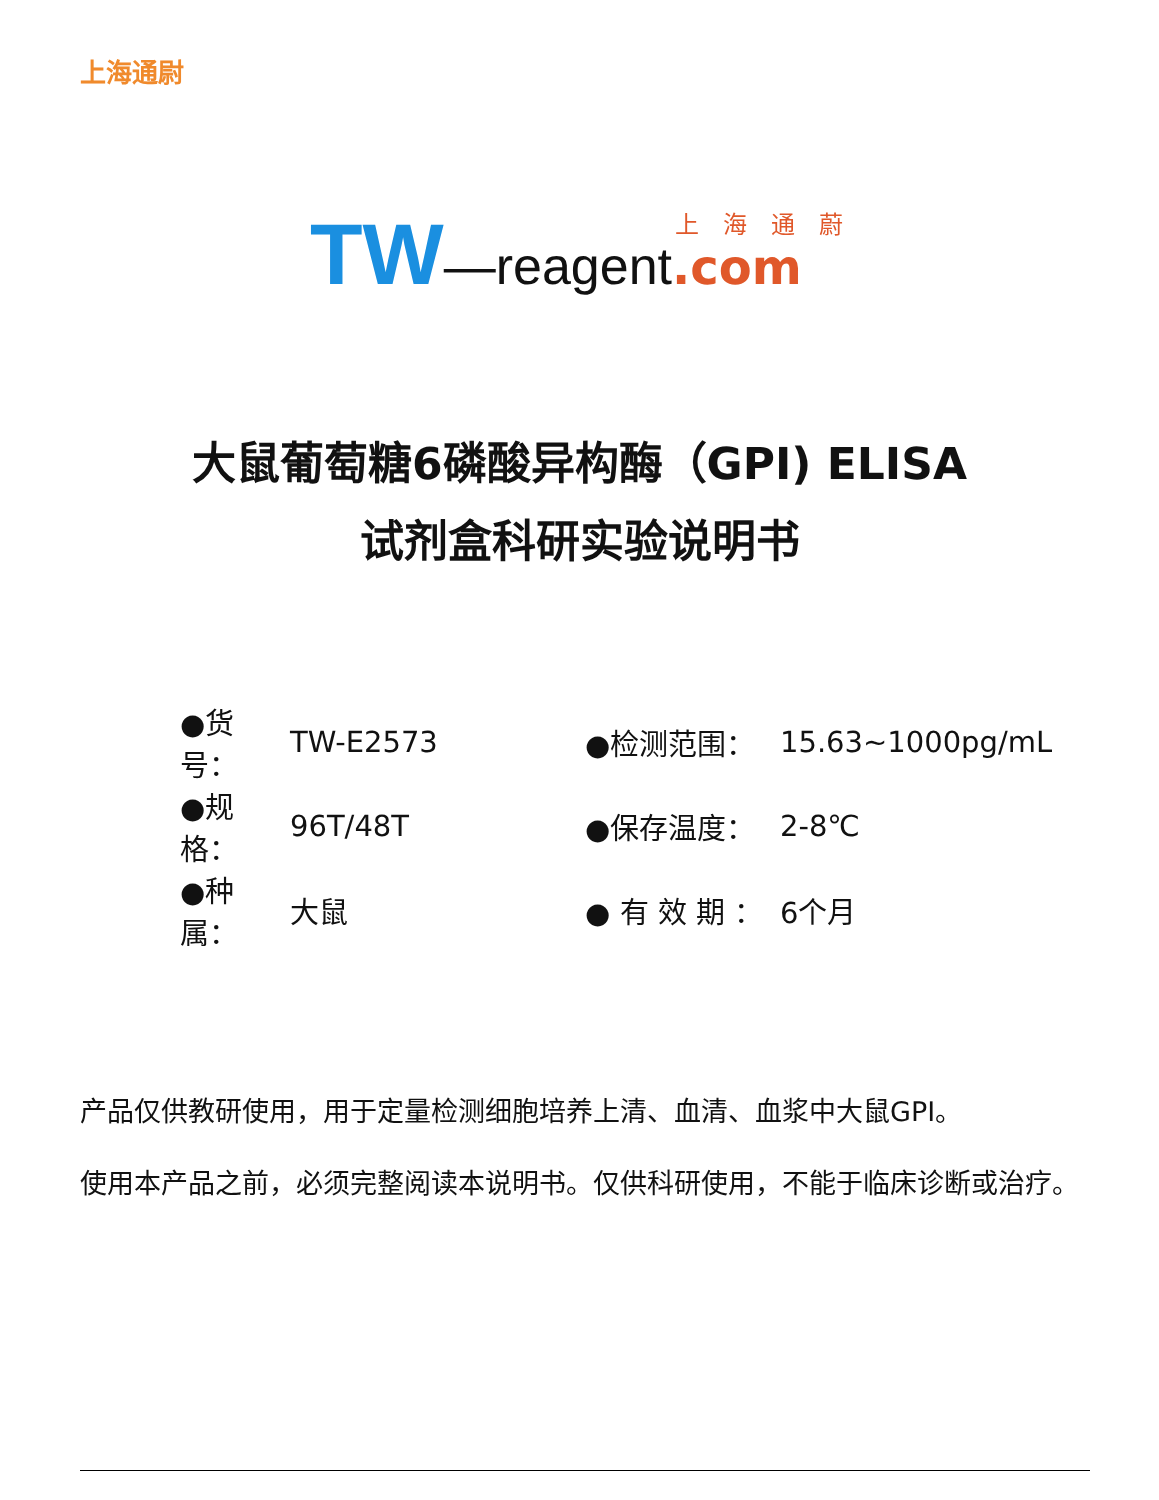上海通尉
TW—reagent.com
上海通蔚
大鼠葡萄糖6磷酸异构酶（GPI) ELISA
试剂盒科研实验说明书
| ●货号： | TW-E2573 | ●检测范围： | 15.63~1000pg/mL |
| ●规格： | 96T/48T | ●保存温度： | 2-8℃ |
| ●种属： | 大鼠 | ● 有 效 期 ： | 6个月 |
产品仅供教研使用，用于定量检测细胞培养上清、血清、血浆中大鼠GPI。
使用本产品之前，必须完整阅读本说明书。仅供科研使用，不能于临床诊断或治疗。